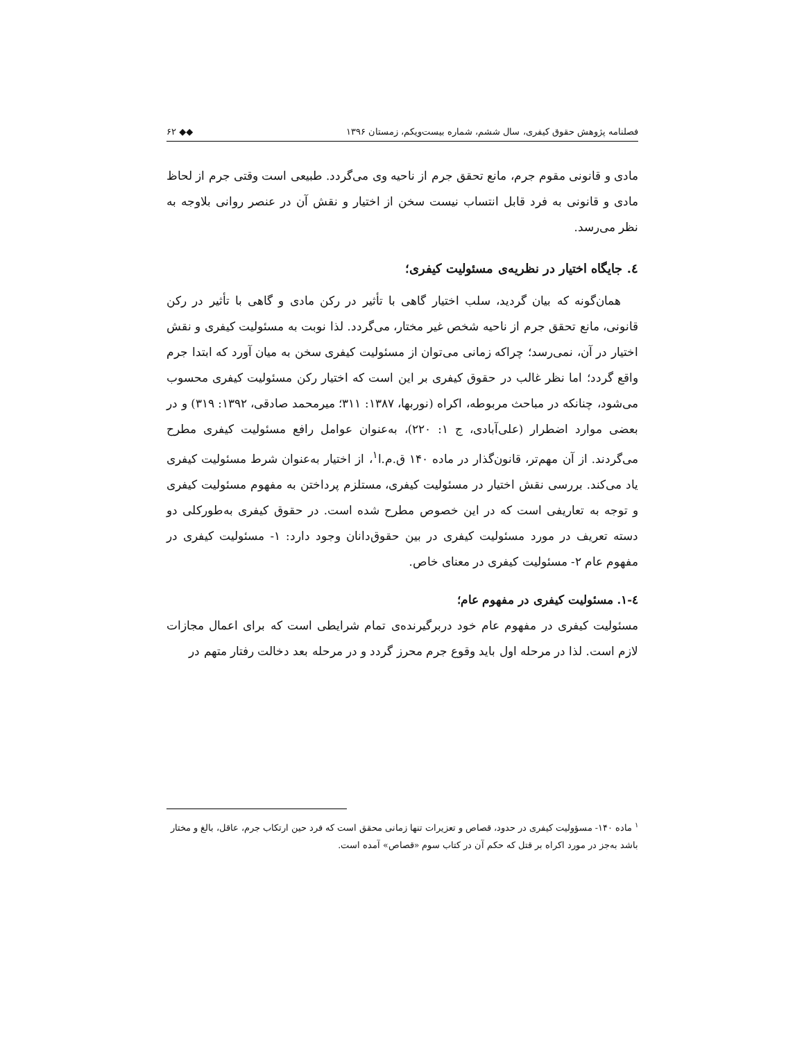فصلنامه پژوهش حقوق کیفری، سال ششم، شماره بیست‌ویکم، زمستان ۱۳۹۶ ◆◆ ۶۲
مادی و قانونی مقوم جرم، مانع تحقق جرم از ناحیه وی می‌گردد. طبیعی است وقتی جرم از لحاظ مادی و قانونی به فرد قابل انتساب نیست سخن از اختیار و نقش آن در عنصر روانی بلاوجه به نظر می‌رسد.
٤. جایگاه اختیار در نظریه‌ی مسئولیت کیفری؛
همان‌گونه که بیان گردید، سلب اختیار گاهی با تأثیر در رکن مادی و گاهی با تأثیر در رکن قانونی، مانع تحقق جرم از ناحیه شخص غیر مختار، می‌گردد. لذا نوبت به مسئولیت کیفری و نقش اختیار در آن، نمی‌رسد؛ چراکه زمانی می‌توان از مسئولیت کیفری سخن به میان آورد که ابتدا جرم واقع گردد؛ اما نظر غالب در حقوق کیفری بر این است که اختیار رکن مسئولیت کیفری محسوب می‌شود، چنانکه در مباحث مربوطه، اکراه (نوربها، ۱۳۸۷: ۳۱۱؛ میرمحمد صادقی، ۱۳۹۲: ۳۱۹) و در بعضی موارد اضطرار (علی‌آبادی، ج ۱: ۲۲۰)، به‌عنوان عوامل رافع مسئولیت کیفری مطرح می‌گردند. از آن مهم‌تر، قانون‌گذار در ماده ۱۴۰ ق.م.ا<sup>۱</sup>، از اختیار به‌عنوان شرط مسئولیت کیفری یاد می‌کند. بررسی نقش اختیار در مسئولیت کیفری، مستلزم پرداختن به مفهوم مسئولیت کیفری و توجه به تعاریفی است که در این خصوص مطرح شده است. در حقوق کیفری به‌طورکلی دو دسته تعریف در مورد مسئولیت کیفری در بین حقوق‌دانان وجود دارد: ۱- مسئولیت کیفری در مفهوم عام ۲- مسئولیت کیفری در معنای خاص.
٤-۱. مسئولیت کیفری در مفهوم عام؛
مسئولیت کیفری در مفهوم عام خود دربرگیرنده‌ی تمام شرایطی است که برای اعمال مجازات لازم است. لذا در مرحله اول باید وقوع جرم محرز گردد و در مرحله بعد دخالت رفتار متهم در
<sup>۱</sup> ماده ۱۴۰- مسؤولیت کیفری در حدود، قصاص و تعزیرات تنها زمانی محقق است که فرد حین ارتکاب جرم، عاقل، بالغ و مختار باشد به‌جز در مورد اکراه بر قتل که حکم آن در کتاب سوم «قصاص» آمده است.